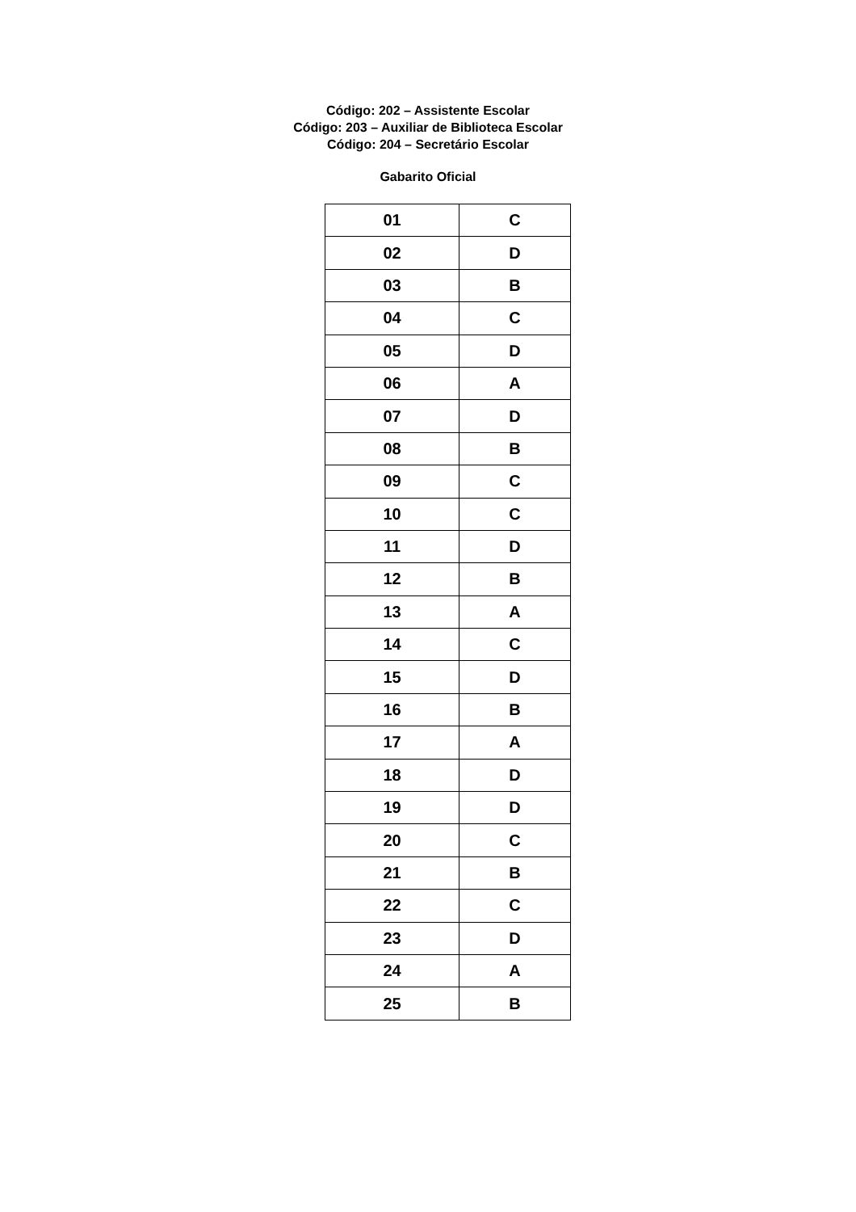Código: 202 – Assistente Escolar
Código: 203 – Auxiliar de Biblioteca Escolar
Código: 204 – Secretário Escolar
Gabarito Oficial
| 01 | C |
| 02 | D |
| 03 | B |
| 04 | C |
| 05 | D |
| 06 | A |
| 07 | D |
| 08 | B |
| 09 | C |
| 10 | C |
| 11 | D |
| 12 | B |
| 13 | A |
| 14 | C |
| 15 | D |
| 16 | B |
| 17 | A |
| 18 | D |
| 19 | D |
| 20 | C |
| 21 | B |
| 22 | C |
| 23 | D |
| 24 | A |
| 25 | B |